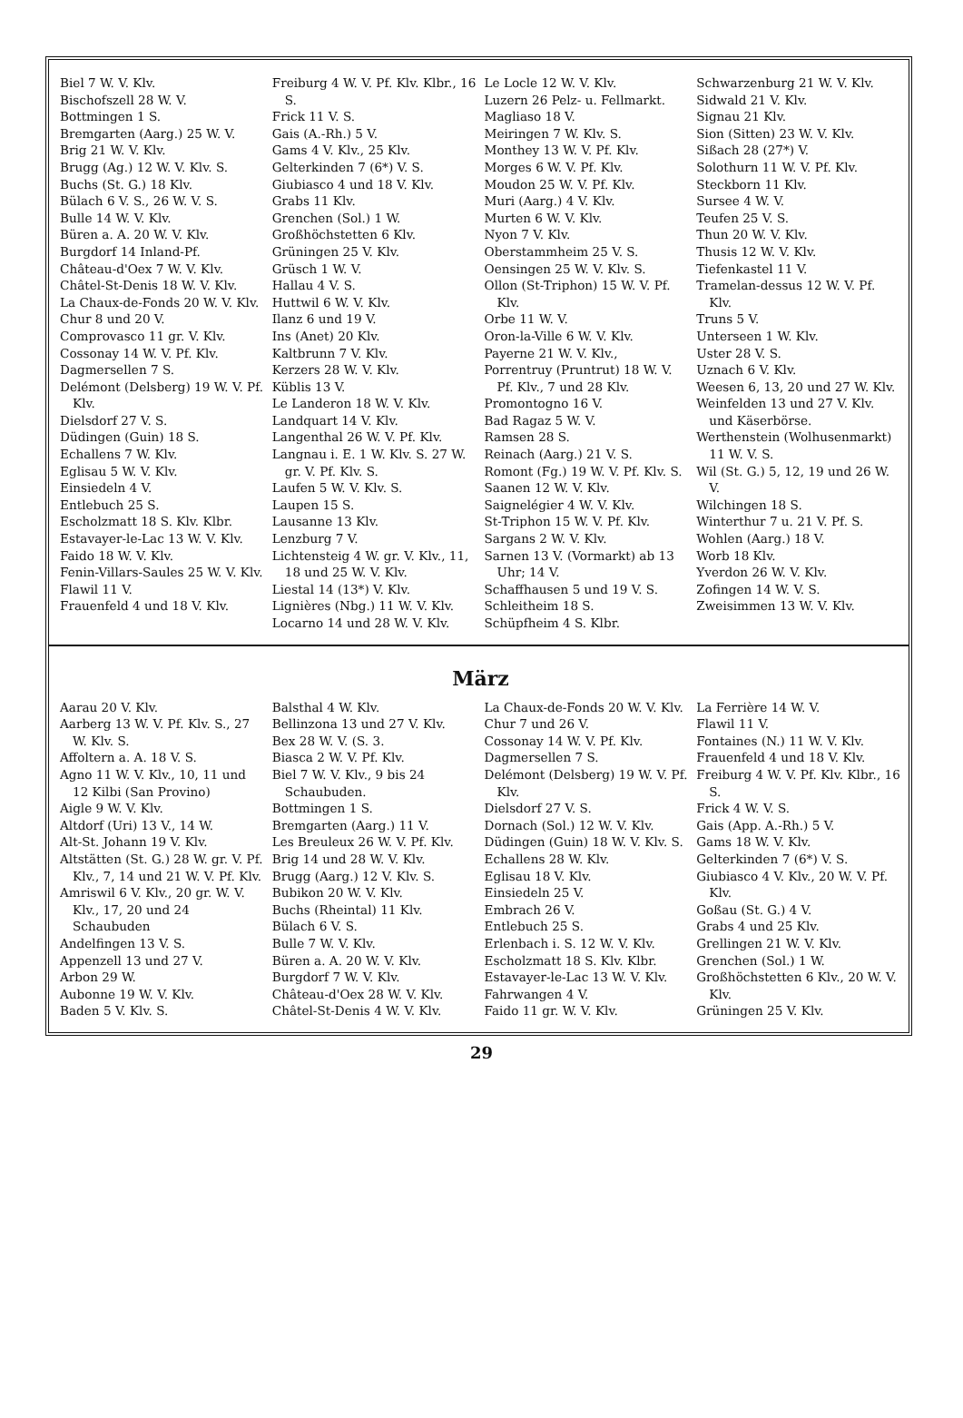Biel 7 W. V. Klv.
Bischofszell 28 W. V.
Bottmingen 1 S.
Bremgarten (Aarg.) 25 W. V.
Brig 21 W. V. Klv.
Brugg (Ag.) 12 W. V. Klv. S.
Buchs (St. G.) 18 Klv.
Bülach 6 V. S., 26 W. V. S.
Bulle 14 W. V. Klv.
Büren a. A. 20 W. V. Klv.
Burgdorf 14 Inland-Pf.
Château-d'Oex 7 W. V. Klv.
Châtel-St-Denis 18 W. V. Klv.
La Chaux-de-Fonds 20 W. V. Klv.
Chur 8 und 20 V.
Comprovasco 11 gr. V. Klv.
Cossonay 14 W. V. Pf. Klv.
Dagmersellen 7 S.
Delémont (Delsberg) 19 W. V. Pf. Klv.
Dielsdorf 27 V. S.
Düdingen (Guin) 18 S.
Echallens 7 W. Klv.
Eglisau 5 W. V. Klv.
Einsiedeln 4 V.
Entlebuch 25 S.
Escholzmatt 18 S. Klv. Klbr.
Estavayer-le-Lac 13 W. V. Klv.
Faido 18 W. V. Klv.
Fenin-Villars-Saules 25 W. V. Klv.
Flawil 11 V.
Frauenfeld 4 und 18 V. Klv.
Freiburg 4 W. V. Pf. Klv. Klbr., 16 S.
Frick 11 V. S.
Gais (A.-Rh.) 5 V.
Gams 4 V. Klv., 25 Klv.
Gelterkinden 7 (6*) V. S.
Giubiasco 4 und 18 V. Klv.
Grabs 11 Klv.
Grenchen (Sol.) 1 W.
Großhöchstetten 6 Klv.
Grüningen 25 V. Klv.
Grüsch 1 W. V.
Hallau 4 V. S.
Huttwil 6 W. V. Klv.
Ilanz 6 und 19 V.
Ins (Anet) 20 Klv.
Kaltbrunn 7 V. Klv.
Kerzers 28 W. V. Klv.
Küblis 13 V.
Le Landeron 18 W. V. Klv.
Landquart 14 V. Klv.
Langenthal 26 W. V. Pf. Klv.
Langnau i. E. 1 W. Klv. S. 27 W. gr. V. Pf. Klv. S.
Laufen 5 W. V. Klv. S.
Laupen 15 S.
Lausanne 13 Klv.
Lenzburg 7 V.
Lichtensteig 4 W. gr. V. Klv., 11, 18 und 25 W. V. Klv.
Liestal 14 (13*) V. Klv.
Lignières (Nbg.) 11 W. V. Klv.
Locarno 14 und 28 W. V. Klv.
Le Locle 12 W. V. Klv.
Luzern 26 Pelz- u. Fellmarkt.
Magliaso 18 V.
Meiringen 7 W. Klv. S.
Monthey 13 W. V. Pf. Klv.
Morges 6 W. V. Pf. Klv.
Moudon 25 W. V. Pf. Klv.
Muri (Aarg.) 4 V. Klv.
Murten 6 W. V. Klv.
Nyon 7 V. Klv.
Oberstammheim 25 V. S.
Oensingen 25 W. V. Klv. S.
Ollon (St-Triphon) 15 W. V. Pf. Klv.
Orbe 11 W. V.
Oron-la-Ville 6 W. V. Klv.
Payerne 21 W. V. Klv.,
Porrentruy (Pruntrut) 18 W. V. Pf. Klv., 7 und 28 Klv.
Promontogno 16 V.
Bad Ragaz 5 W. V.
Ramsen 28 S.
Reinach (Aarg.) 21 V. S.
Romont (Fg.) 19 W. V. Pf. Klv. S.
Saanen 12 W. V. Klv.
Saignelégier 4 W. V. Klv.
St-Triphon 15 W. V. Pf. Klv.
Sargans 2 W. V. Klv.
Sarnen 13 V. (Vormarkt) ab 13 Uhr; 14 V.
Schaffhausen 5 und 19 V. S.
Schleitheim 18 S.
Schüpfheim 4 S. Klbr.
Schwarzenburg 21 W. V. Klv.
Sidwald 21 V. Klv.
Signau 21 Klv.
Sion (Sitten) 23 W. V. Klv.
Sißach 28 (27*) V.
Solothurn 11 W. V. Pf. Klv.
Steckborn 11 Klv.
Sursee 4 W. V.
Teufen 25 V. S.
Thun 20 W. V. Klv.
Thusis 12 W. V. Klv.
Tiefenkastel 11 V.
Tramelan-dessus 12 W. V. Pf. Klv.
Truns 5 V.
Unterseen 1 W. Klv.
Uster 28 V. S.
Uznach 6 V. Klv.
Weesen 6, 13, 20 und 27 W. Klv.
Weinfelden 13 und 27 V. Klv. und Käserbörse.
Werthenstein (Wolhusenmarkt) 11 W. V. S.
Wil (St. G.) 5, 12, 19 und 26 W. V.
Wilchingen 18 S.
Winterthur 7 u. 21 V. Pf. S.
Wohlen (Aarg.) 18 V.
Worb 18 Klv.
Yverdon 26 W. V. Klv.
Zofingen 14 W. V. S.
Zweisimmen 13 W. V. Klv.
März
Aarau 20 V. Klv.
Aarberg 13 W. V. Pf. Klv. S., 27 W. Klv. S.
Affoltern a. A. 18 V. S.
Agno 11 W. V. Klv., 10, 11 und 12 Kilbi (San Provino)
Aigle 9 W. V. Klv.
Altdorf (Uri) 13 V., 14 W.
Alt-St. Johann 19 V. Klv.
Altstätten (St. G.) 28 W. gr. V. Pf. Klv., 7, 14 und 21 W. V. Pf. Klv.
Amriswil 6 V. Klv., 20 gr. W. V. Klv., 17, 20 und 24 Schaubuden
Andelfingen 13 V. S.
Appenzell 13 und 27 V.
Arbon 29 W.
Aubonne 19 W. V. Klv.
Baden 5 V. Klv. S.
Balsthal 4 W. Klv.
Bellinzona 13 und 27 V. Klv.
Bex 28 W. V. (S. 3.
Biasca 2 W. V. Pf. Klv.
Biel 7 W. V. Klv., 9 bis 24 Schaubuden.
Bottmingen 1 S.
Bremgarten (Aarg.) 11 V.
Les Breuleux 26 W. V. Pf. Klv.
Brig 14 und 28 W. V. Klv.
Brugg (Aarg.) 12 V. Klv. S.
Bubikon 20 W. V. Klv.
Buchs (Rheintal) 11 Klv.
Bülach 6 V. S.
Bulle 7 W. V. Klv.
Büren a. A. 20 W. V. Klv.
Burgdorf 7 W. V. Klv.
Château-d'Oex 28 W. V. Klv.
Châtel-St-Denis 4 W. V. Klv.
La Chaux-de-Fonds 20 W. V. Klv.
Chur 7 und 26 V.
Cossonay 14 W. V. Pf. Klv.
Dagmersellen 7 S.
Delémont (Delsberg) 19 W. V. Pf. Klv.
Dielsdorf 27 V. S.
Dornach (Sol.) 12 W. V. Klv.
Düdingen (Guin) 18 W. V. Klv. S.
Echallens 28 W. Klv.
Eglisau 18 V. Klv.
Einsiedeln 25 V.
Embrach 26 V.
Entlebuch 25 S.
Erlenbach i. S. 12 W. V. Klv.
Escholzmatt 18 S. Klv. Klbr.
Estavayer-le-Lac 13 W. V. Klv.
Fahrwangen 4 V.
Faido 11 gr. W. V. Klv.
La Ferrière 14 W. V.
Flawil 11 V.
Fontaines (N.) 11 W. V. Klv.
Frauenfeld 4 und 18 V. Klv.
Freiburg 4 W. V. Pf. Klv. Klbr., 16 S.
Frick 4 W. V. S.
Gais (App. A.-Rh.) 5 V.
Gams 18 W. V. Klv.
Gelterkinden 7 (6*) V. S.
Giubiasco 4 V. Klv., 20 W. V. Pf. Klv.
Goßau (St. G.) 4 V.
Grabs 4 und 25 Klv.
Grellingen 21 W. V. Klv.
Grenchen (Sol.) 1 W.
Großhöchstetten 6 Klv., 20 W. V. Klv.
Grüningen 25 V. Klv.
29